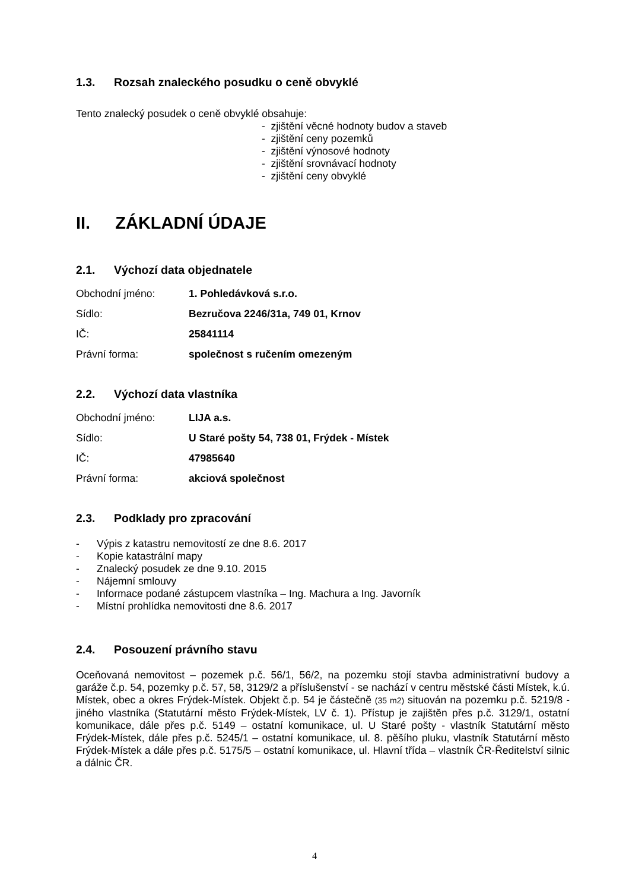1.3. Rozsah znaleckého posudku o ceně obvyklé
Tento znalecký posudek o ceně obvyklé obsahuje:
- zjištění věcné hodnoty budov a staveb
- zjištění ceny pozemků
- zjištění výnosové hodnoty
- zjištění srovnávací hodnoty
- zjištění ceny obvyklé
II. ZÁKLADNÍ ÚDAJE
2.1. Výchozí data objednatele
Obchodní jméno: 1. Pohledávková s.r.o.
Sídlo:
Bezručova 2246/31a, 749 01, Krnov
IČ: 25841114
Právní forma: společnost s ručením omezeným
2.2. Výchozí data vlastníka
Obchodní jméno: LIJA a.s.
Sídlo:
U Staré pošty 54, 738 01, Frýdek - Místek
IČ: 47985640
Právní forma: akciová společnost
2.3. Podklady pro zpracování
- Výpis z katastru nemovitostí ze dne 8.6. 2017
- Kopie katastrální mapy
- Znalecký posudek ze dne 9.10. 2015
- Nájemní smlouvy
- Informace podané zástupcem vlastníka – Ing. Machura a Ing. Javorník
- Místní prohlídka nemovitosti dne 8.6. 2017
2.4. Posouzení právního stavu
Oceňovaná nemovitost – pozemek p.č. 56/1, 56/2, na pozemku stojí stavba administrativní budovy a garáže č.p. 54, pozemky p.č. 57, 58, 3129/2 a příslušenství - se nachází v centru městské části Místek, k.ú. Místek, obec a okres Frýdek-Místek. Objekt č.p. 54 je částečně (35 m2) situován na pozemku p.č. 5219/8 - jiného vlastníka (Statutární město Frýdek-Místek, LV č. 1). Přístup je zajištěn přes p.č. 3129/1, ostatní komunikace, dále přes p.č. 5149 – ostatní komunikace, ul. U Staré pošty - vlastník Statutární město Frýdek-Místek, dále přes p.č. 5245/1 – ostatní komunikace, ul. 8. pěšího pluku, vlastník Statutární město Frýdek-Místek a dále přes p.č. 5175/5 – ostatní komunikace, ul. Hlavní třída – vlastník ČR-Ředitelství silnic a dálnic ČR.
4